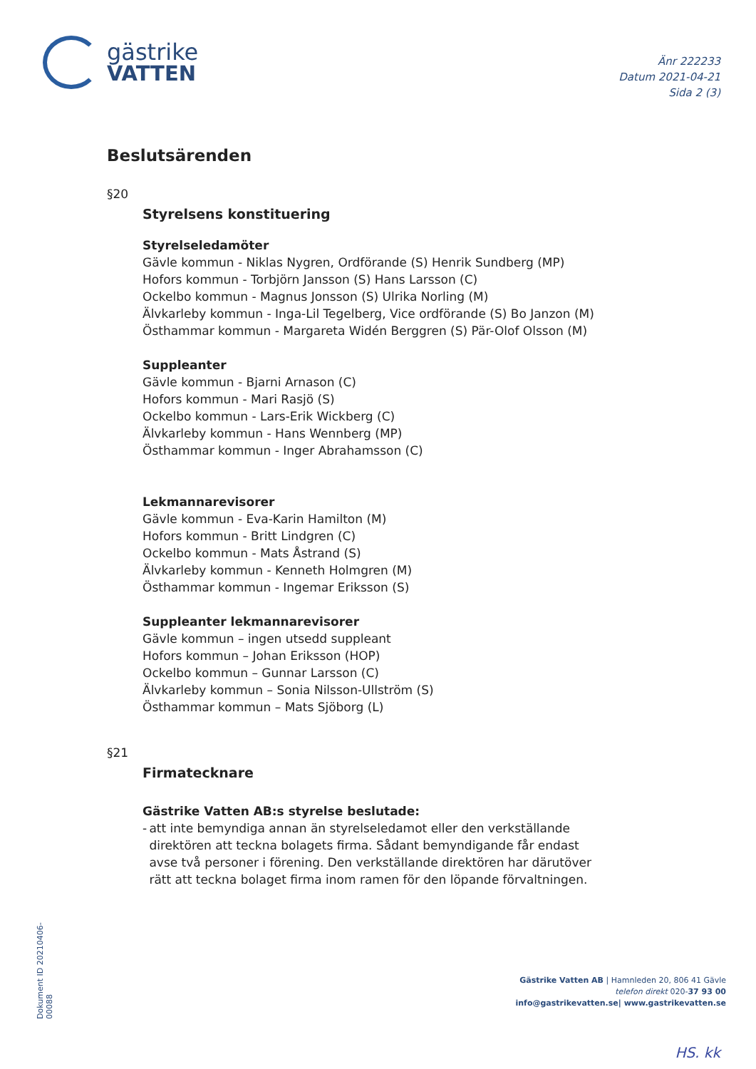gästrike
VATTEN
Änr 222233
Datum 2021-04-21
Sida 2 (3)
Beslutsärenden
§20
Styrelsens konstituering
Styrelseledamöter
Gävle kommun - Niklas Nygren, Ordförande (S) Henrik Sundberg (MP)
Hofors kommun - Torbjörn Jansson (S) Hans Larsson (C)
Ockelbo kommun - Magnus Jonsson (S) Ulrika Norling (M)
Älvkarleby kommun - Inga-Lil Tegelberg, Vice ordförande (S) Bo Janzon (M)
Östhammar kommun - Margareta Widén Berggren (S) Pär-Olof Olsson (M)
Suppleanter
Gävle kommun - Bjarni Arnason (C)
Hofors kommun - Mari Rasjö (S)
Ockelbo kommun - Lars-Erik Wickberg (C)
Älvkarleby kommun - Hans Wennberg (MP)
Östhammar kommun - Inger Abrahamsson (C)
Lekmannarevisorer
Gävle kommun - Eva-Karin Hamilton (M)
Hofors kommun - Britt Lindgren (C)
Ockelbo kommun - Mats Åstrand (S)
Älvkarleby kommun - Kenneth Holmgren (M)
Östhammar kommun - Ingemar Eriksson (S)
Suppleanter lekmannarevisorer
Gävle kommun – ingen utsedd suppleant
Hofors kommun – Johan Eriksson (HOP)
Ockelbo kommun – Gunnar Larsson (C)
Älvkarleby kommun – Sonia Nilsson-Ullström (S)
Östhammar kommun – Mats Sjöborg (L)
§21
Firmatecknare
Gästrike Vatten AB:s styrelse beslutade:
- att inte bemyndiga annan än styrelseledamot eller den verkställande direktören att teckna bolagets firma. Sådant bemyndigande får endast avse två personer i förening. Den verkställande direktören har därutöver rätt att teckna bolaget firma inom ramen för den löpande förvaltningen.
Dokument ID 20210406-00088
Gästrike Vatten AB | Hamnleden 20, 806 41 Gävle
telefon direkt 020-37 93 00
info@gastrikevatten.se| www.gastrikevatten.se
HS. kk